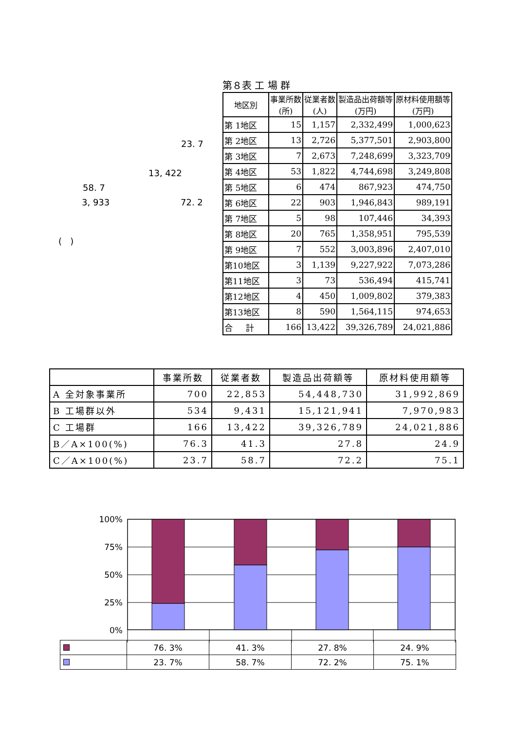23. 7
13, 422
58. 7
3, 933 72. 2
( )
第８表 工 場 群
| 地区別 | 事業所数 (所) | 従業者数 (人) | 製造品出荷額等 (万円) | 原材料使用額等 (万円) |
| --- | --- | --- | --- | --- |
| 第 1地区 | 15 | 1,157 | 2,332,499 | 1,000,623 |
| 第 2地区 | 13 | 2,726 | 5,377,501 | 2,903,800 |
| 第 3地区 | 7 | 2,673 | 7,248,699 | 3,323,709 |
| 第 4地区 | 53 | 1,822 | 4,744,698 | 3,249,808 |
| 第 5地区 | 6 | 474 | 867,923 | 474,750 |
| 第 6地区 | 22 | 903 | 1,946,843 | 989,191 |
| 第 7地区 | 5 | 98 | 107,446 | 34,393 |
| 第 8地区 | 20 | 765 | 1,358,951 | 795,539 |
| 第 9地区 | 7 | 552 | 3,003,896 | 2,407,010 |
| 第10地区 | 3 | 1,139 | 9,227,922 | 7,073,286 |
| 第11地区 | 3 | 73 | 536,494 | 415,741 |
| 第12地区 | 4 | 450 | 1,009,802 | 379,383 |
| 第13地区 | 8 | 590 | 1,564,115 | 974,653 |
| 合 計 | 166 | 13,422 | 39,326,789 | 24,021,886 |
| | 事業所数 | 従業者数 | 製造品出荷額等 | 原材料使用額等 |
| --- | --- | --- | --- | --- |
| A 全対象事業所 | 700 | 22,853 | 54,448,730 | 31,992,869 |
| B 工場群以外 | 534 | 9,431 | 15,121,941 | 7,970,983 |
| C 工場群 | 166 | 13,422 | 39,326,789 | 24,021,886 |
| B／A×100(%) | 76.3 | 41.3 | 27.8 | 24.9 |
| C／A×100(%) | 23.7 | 58.7 | 72.2 | 75.1 |
100%
75%
50%
25%
0%
| | 76. 3% | 41. 3% | 27. 8% | 24. 9% |
| | 23. 7% | 58. 7% | 72. 2% | 75. 1% |